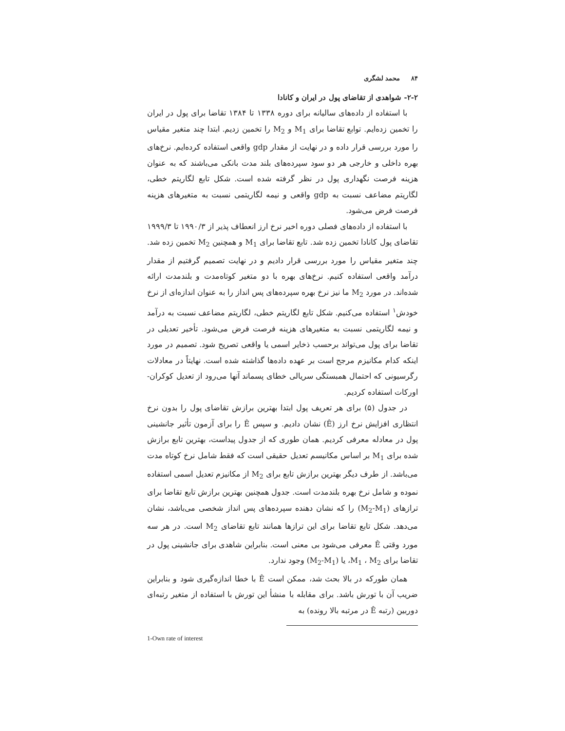۸۴ محمد لشگری
۲-۲- شواهدی از تقاضای پول در ایران و کانادا
با استفاده از داده‌های سالیانه برای دوره ۱۳۳۸ تا ۱۳۸۴ تقاضا برای پول در ایران را تخمین زده‌ایم. توابع تقاضا برای M<sub>1</sub> و M<sub>2</sub> را تخمین زدیم. ابتدا چند متغیر مقیاس را مورد بررسی قرار داده و در نهایت از مقدار gdp واقعی استفاده کرده‌ایم. نرخ‌های بهره داخلی و خارجی هر دو سود سپرده‌های بلند مدت بانکی می‌باشند که به عنوان هزینه فرصت نگهداری پول در نظر گرفته شده است. شکل تابع لگاریتم خطی، لگاریتم مضاعف نسبت به gdp واقعی و نیمه لگاریتمی نسبت به متغیرهای هزینه فرصت فرض می‌شود.
با استفاده از داده‌های فصلی دوره اخیر نرخ ارز انعطاف پذیر از ۱۹۹۰/۳ تا ۱۹۹۹/۳ تقاضای پول کانادا تخمین زده شد. تابع تقاضا برای M<sub>1</sub> و همچنین M<sub>2</sub> تخمین زده شد. چند متغیر مقیاس را مورد بررسی قرار دادیم و در نهایت تصمیم گرفتیم از مقدار درآمد واقعی استفاده کنیم. نرخ‌های بهره با دو متغیر کوتاه‌مدت و بلندمدت ارائه شده‌اند. در مورد M<sub>2</sub> ما نیز نرخ بهره سپرده‌های پس انداز را به عنوان اندازه‌ای از نرخ خودش<sup>۱</sup> استفاده می‌کنیم. شکل تابع لگاریتم خطی، لگاریتم مضاعف نسبت به درآمد و نیمه لگاریتمی نسبت به متغیرهای هزینه فرصت فرض می‌شود. تأخیر تعدیلی در تقاضا برای پول می‌تواند برحسب ذخایر اسمی یا واقعی تصریح شود. تصمیم در مورد اینکه کدام مکانیزم مرجح است بر عهده داده‌ها گذاشته شده است. نهایتاً در معادلات رگرسیونی که احتمال همبستگی سریالی خطای پسماند آنها می‌رود از تعدیل کوکران- اورکات استفاده کردیم.
در جدول (۵) برای هر تعریف پول ابتدا بهترین برازش تقاضای پول را بدون نرخ انتظاری افزایش نرخ ارز (Ê) نشان دادیم. و سپس Ê را برای آزمون تأثیر جانشینی پول در معادله معرفی کردیم. همان طوری که از جدول پیداست، بهترین تابع برازش شده برای M<sub>1</sub> بر اساس مکانیسم تعدیل حقیقی است که فقط شامل نرخ کوتاه مدت می‌باشد. از طرف دیگر بهترین برازش تابع برای M<sub>2</sub> از مکانیزم تعدیل اسمی استفاده نموده و شامل نرخ بهره بلندمدت است. جدول همچنین بهترین برازش تابع تقاضا برای ترازهای (M<sub>2</sub>-M<sub>1</sub>) را که نشان دهنده سپرده‌های پس انداز شخصی می‌باشد، نشان می‌دهد. شکل تابع تقاضا برای این ترازها همانند تابع تقاضای M<sub>2</sub> است. در هر سه مورد وقتی Ê معرفی می‌شود بی معنی است. بنابراین شاهدی برای جانشینی پول در تقاضا برای M<sub>1</sub> ، M<sub>2</sub>، یا (M<sub>2</sub>-M<sub>1</sub>) وجود ندارد.
همان طورکه در بالا بحث شد، ممکن است Ê با خطا اندازه‌گیری شود و بنابراین ضریب آن با تورش باشد. برای مقابله با منشأ این تورش با استفاده از متغیر رتبه‌ای دوربین (رتبه Ê در مرتبه بالا رونده) به
1-Own rate of interest